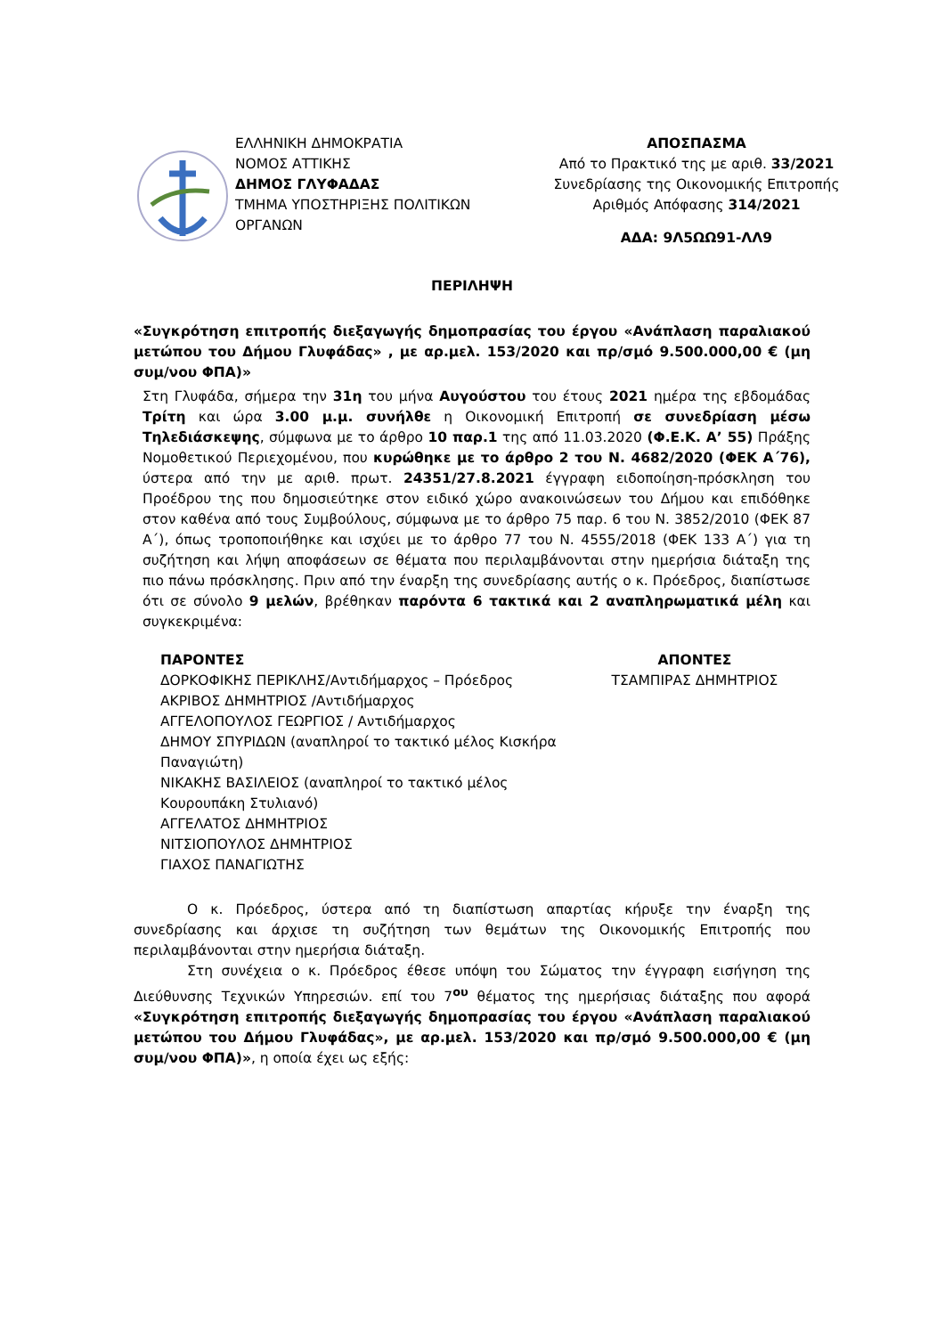ΕΛΛΗΝΙΚΗ ΔΗΜΟΚΡΑΤΙΑ
ΝΟΜΟΣ ΑΤΤΙΚΗΣ
ΔΗΜΟΣ ΓΛΥΦΑΔΑΣ
ΤΜΗΜΑ ΥΠΟΣΤΗΡΙΞΗΣ ΠΟΛΙΤΙΚΩΝ
ΟΡΓΑΝΩΝ
ΑΠΟΣΠΑΣΜΑ
Από το Πρακτικό της με αριθ. 33/2021
Συνεδρίασης της Οικονομικής Επιτροπής
Αριθμός Απόφασης 314/2021
ΑΔΑ: 9Λ5ΩΩ91-ΛΛ9
ΠΕΡΙΛΗΨΗ
«Συγκρότηση επιτροπής διεξαγωγής δημοπρασίας του έργου «Ανάπλαση παραλιακού μετώπου του Δήμου Γλυφάδας» , με αρ.μελ. 153/2020 και πρ/σμό 9.500.000,00 € (μη συμ/νου ΦΠΑ)»
Στη Γλυφάδα, σήμερα την 31η του μήνα Αυγούστου του έτους 2021 ημέρα της εβδομάδας Τρίτη και ώρα 3.00 μ.μ. συνήλθε η Οικονομική Επιτροπή σε συνεδρίαση μέσω Τηλεδιάσκεψης, σύμφωνα με το άρθρο 10 παρ.1 της από 11.03.2020 (Φ.Ε.Κ. Α’ 55) Πράξης Νομοθετικού Περιεχομένου, που κυρώθηκε με το άρθρο 2 του Ν. 4682/2020 (ΦΕΚ Α΄76), ύστερα από την με αριθ. πρωτ. 24351/27.8.2021 έγγραφη ειδοποίηση-πρόσκληση του Προέδρου της που δημοσιεύτηκε στον ειδικό χώρο ανακοινώσεων του Δήμου και επιδόθηκε στον καθένα από τους Συμβούλους, σύμφωνα με το άρθρο 75 παρ. 6 του Ν. 3852/2010 (ΦΕΚ 87 Α΄), όπως τροποποιήθηκε και ισχύει με το άρθρο 77 του Ν. 4555/2018 (ΦΕΚ 133 Α΄) για τη συζήτηση και λήψη αποφάσεων σε θέματα που περιλαμβάνονται στην ημερήσια διάταξη της πιο πάνω πρόσκλησης. Πριν από την έναρξη της συνεδρίασης αυτής ο κ. Πρόεδρος, διαπίστωσε ότι σε σύνολο 9 μελών, βρέθηκαν παρόντα 6 τακτικά και 2 αναπληρωματικά μέλη και συγκεκριμένα:
ΠΑΡΟΝΤΕΣ
ΔΟΡΚΟΦΙΚΗΣ ΠΕΡΙΚΛΗΣ/Αντιδήμαρχος – Πρόεδρος
ΑΚΡΙΒΟΣ ΔΗΜΗΤΡΙΟΣ /Αντιδήμαρχος
ΑΓΓΕΛΟΠΟΥΛΟΣ ΓΕΩΡΓΙΟΣ / Αντιδήμαρχος
ΔΗΜΟΥ ΣΠΥΡΙΔΩΝ (αναπληροί το τακτικό μέλος Κισκήρα Παναγιώτη)
ΝΙΚΑΚΗΣ ΒΑΣΙΛΕΙΟΣ (αναπληροί το τακτικό μέλος Κουρουπάκη Στυλιανό)
ΑΓΓΕΛΑΤΟΣ ΔΗΜΗΤΡΙΟΣ
ΝΙΤΣΙΟΠΟΥΛΟΣ ΔΗΜΗΤΡΙΟΣ
ΓΙΑΧΟΣ ΠΑΝΑΓΙΩΤΗΣ
ΑΠΟΝΤΕΣ
ΤΣΑΜΠΙΡΑΣ ΔΗΜΗΤΡΙΟΣ
Ο κ. Πρόεδρος, ύστερα από τη διαπίστωση απαρτίας κήρυξε την έναρξη της συνεδρίασης και άρχισε τη συζήτηση των θεμάτων της Οικονομικής Επιτροπής που περιλαμβάνονται στην ημερήσια διάταξη.
Στη συνέχεια ο κ. Πρόεδρος έθεσε υπόψη του Σώματος την έγγραφη εισήγηση της Διεύθυνσης Τεχνικών Υπηρεσιών. επί του 7<sup>ου</sup> θέματος της ημερήσιας διάταξης που αφορά «Συγκρότηση επιτροπής διεξαγωγής δημοπρασίας του έργου «Ανάπλαση παραλιακού μετώπου του Δήμου Γλυφάδας», με αρ.μελ. 153/2020 και πρ/σμό 9.500.000,00 € (μη συμ/νου ΦΠΑ)», η οποία έχει ως εξής: